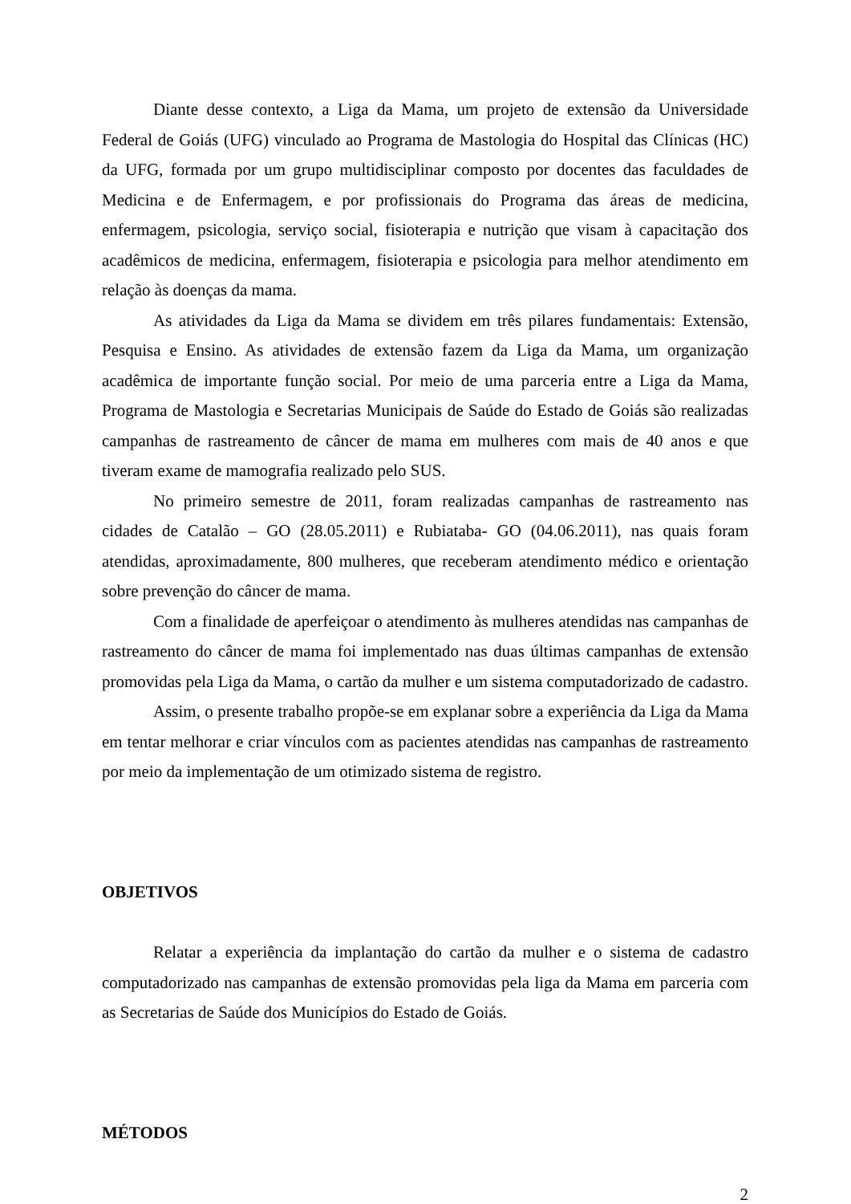Diante desse contexto, a Liga da Mama, um projeto de extensão da Universidade Federal de Goiás (UFG) vinculado ao Programa de Mastologia do Hospital das Clínicas (HC) da UFG, formada por um grupo multidisciplinar composto por docentes das faculdades de Medicina e de Enfermagem, e por profissionais do Programa das áreas de medicina, enfermagem, psicologia, serviço social, fisioterapia e nutrição que visam à capacitação dos acadêmicos de medicina, enfermagem, fisioterapia e psicologia para melhor atendimento em relação às doenças da mama.
As atividades da Liga da Mama se dividem em três pilares fundamentais: Extensão, Pesquisa e Ensino. As atividades de extensão fazem da Liga da Mama, um organização acadêmica de importante função social. Por meio de uma parceria entre a Liga da Mama, Programa de Mastologia e Secretarias Municipais de Saúde do Estado de Goiás são realizadas campanhas de rastreamento de câncer de mama em mulheres com mais de 40 anos e que tiveram exame de mamografia realizado pelo SUS.
No primeiro semestre de 2011, foram realizadas campanhas de rastreamento nas cidades de Catalão – GO (28.05.2011) e Rubiataba- GO (04.06.2011), nas quais foram atendidas, aproximadamente, 800 mulheres, que receberam atendimento médico e orientação sobre prevenção do câncer de mama.
Com a finalidade de aperfeiçoar o atendimento às mulheres atendidas nas campanhas de rastreamento do câncer de mama foi implementado nas duas últimas campanhas de extensão promovidas pela Liga da Mama, o cartão da mulher e um sistema computadorizado de cadastro.
Assim, o presente trabalho propõe-se em explanar sobre a experiência da Liga da Mama em tentar melhorar e criar vínculos com as pacientes atendidas nas campanhas de rastreamento por meio da implementação de um otimizado sistema de registro.
OBJETIVOS
Relatar a experiência da implantação do cartão da mulher e o sistema de cadastro computadorizado nas campanhas de extensão promovidas pela liga da Mama em parceria com as Secretarias de Saúde dos Municípios do Estado de Goiás.
MÉTODOS
2